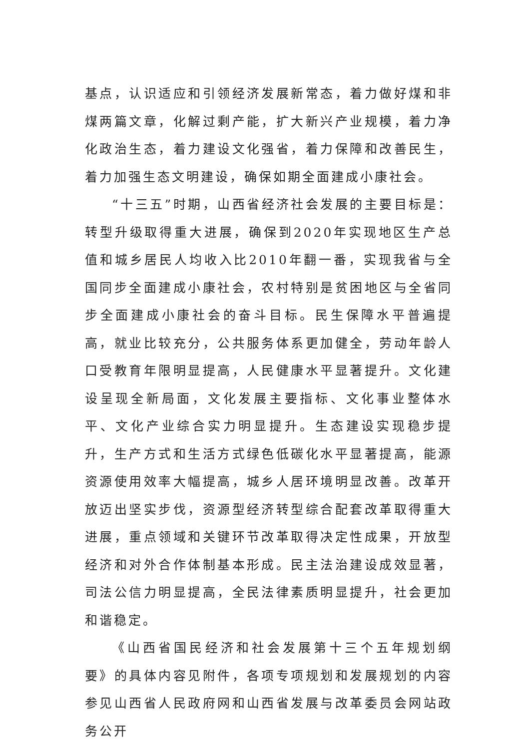基点，认识适应和引领经济发展新常态，着力做好煤和非煤两篇文章，化解过剩产能，扩大新兴产业规模，着力净化政治生态，着力建设文化强省，着力保障和改善民生，着力加强生态文明建设，确保如期全面建成小康社会。
“十三五”时期，山西省经济社会发展的主要目标是：转型升级取得重大进展，确保到2020年实现地区生产总值和城乡居民人均收入比2010年翻一番，实现我省与全国同步全面建成小康社会，农村特别是贫困地区与全省同步全面建成小康社会的奋斗目标。民生保障水平普遍提高，就业比较充分，公共服务体系更加健全，劳动年龄人口受教育年限明显提高，人民健康水平显著提升。文化建设呈现全新局面，文化发展主要指标、文化事业整体水平、文化产业综合实力明显提升。生态建设实现稳步提升，生产方式和生活方式绿色低碳化水平显著提高，能源资源使用效率大幅提高，城乡人居环境明显改善。改革开放迈出坚实步伐，资源型经济转型综合配套改革取得重大进展，重点领域和关键环节改革取得决定性成果，开放型经济和对外合作体制基本形成。民主法治建设成效显著，司法公信力明显提高，全民法律素质明显提升，社会更加和谐稳定。
《山西省国民经济和社会发展第十三个五年规划纲要》的具体内容见附件，各项专项规划和发展规划的内容参见山西省人民政府网和山西省发展与改革委员会网站政务公开